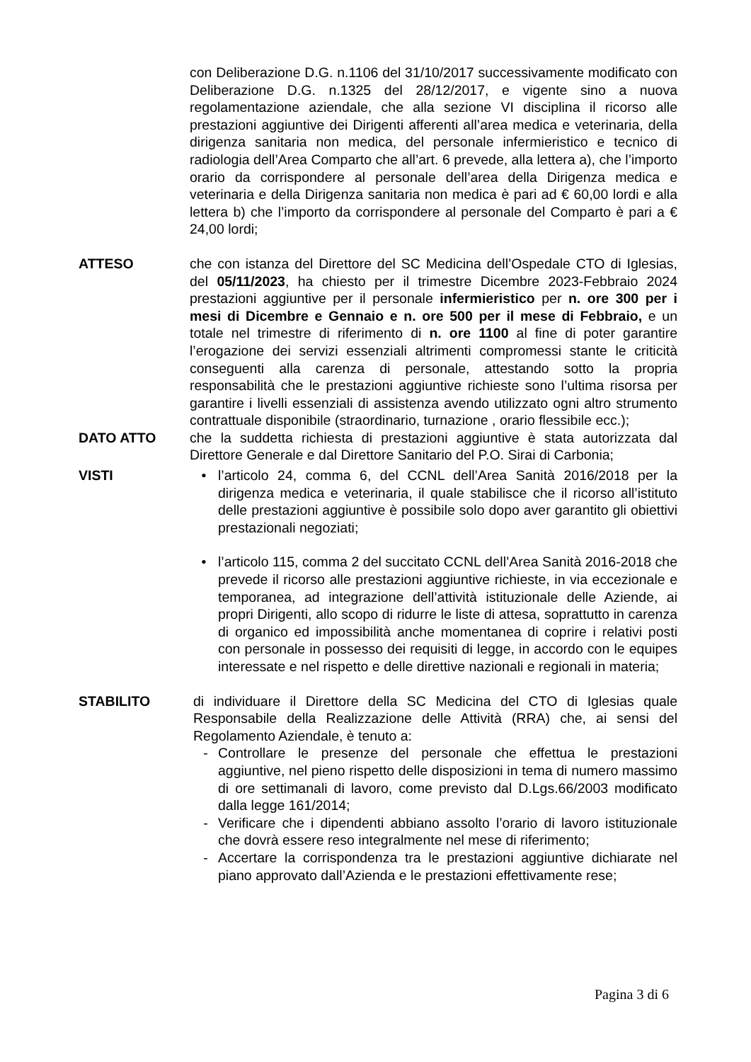con Deliberazione D.G. n.1106 del 31/10/2017 successivamente modificato con Deliberazione D.G. n.1325 del 28/12/2017, e vigente sino a nuova regolamentazione aziendale, che alla sezione VI disciplina il ricorso alle prestazioni aggiuntive dei Dirigenti afferenti all’area medica e veterinaria, della dirigenza sanitaria non medica, del personale infermieristico e tecnico di radiologia dell’Area Comparto che all’art. 6 prevede, alla lettera a), che l’importo orario da corrispondere al personale dell’area della Dirigenza medica e veterinaria e della Dirigenza sanitaria non medica è pari ad € 60,00 lordi e alla lettera b) che l’importo da corrispondere al personale del Comparto è pari a € 24,00 lordi;
ATTESO che con istanza del Direttore del SC Medicina dell’Ospedale CTO di Iglesias, del 05/11/2023, ha chiesto per il trimestre Dicembre 2023-Febbraio 2024 prestazioni aggiuntive per il personale infermieristico per n. ore 300 per i mesi di Dicembre e Gennaio e n. ore 500 per il mese di Febbraio, e un totale nel trimestre di riferimento di n. ore 1100 al fine di poter garantire l’erogazione dei servizi essenziali altrimenti compromessi stante le criticità conseguenti alla carenza di personale, attestando sotto la propria responsabilità che le prestazioni aggiuntive richieste sono l’ultima risorsa per garantire i livelli essenziali di assistenza avendo utilizzato ogni altro strumento contrattuale disponibile (straordinario, turnazione , orario flessibile ecc.);
DATO ATTO che la suddetta richiesta di prestazioni aggiuntive è stata autorizzata dal Direttore Generale e dal Direttore Sanitario del P.O. Sirai di Carbonia;
VISTI • l’articolo 24, comma 6, del CCNL dell’Area Sanità 2016/2018 per la dirigenza medica e veterinaria, il quale stabilisce che il ricorso all’istituto delle prestazioni aggiuntive è possibile solo dopo aver garantito gli obiettivi prestazionali negoziati;
• l’articolo 115, comma 2 del succitato CCNL dell’Area Sanità 2016-2018 che prevede il ricorso alle prestazioni aggiuntive richieste, in via eccezionale e temporanea, ad integrazione dell’attività istituzionale delle Aziende, ai propri Dirigenti, allo scopo di ridurre le liste di attesa, soprattutto in carenza di organico ed impossibilità anche momentanea di coprire i relativi posti con personale in possesso dei requisiti di legge, in accordo con le equipes interessate e nel rispetto e delle direttive nazionali e regionali in materia;
STABILITO di individuare il Direttore della SC Medicina del CTO di Iglesias quale Responsabile della Realizzazione delle Attività (RRA) che, ai sensi del Regolamento Aziendale, è tenuto a:
- Controllare le presenze del personale che effettua le prestazioni aggiuntive, nel pieno rispetto delle disposizioni in tema di numero massimo di ore settimanali di lavoro, come previsto dal D.Lgs.66/2003 modificato dalla legge 161/2014;
- Verificare che i dipendenti abbiano assolto l’orario di lavoro istituzionale che dovrà essere reso integralmente nel mese di riferimento;
- Accertare la corrispondenza tra le prestazioni aggiuntive dichiarate nel piano approvato dall’Azienda e le prestazioni effettivamente rese;
Pagina 3 di 6